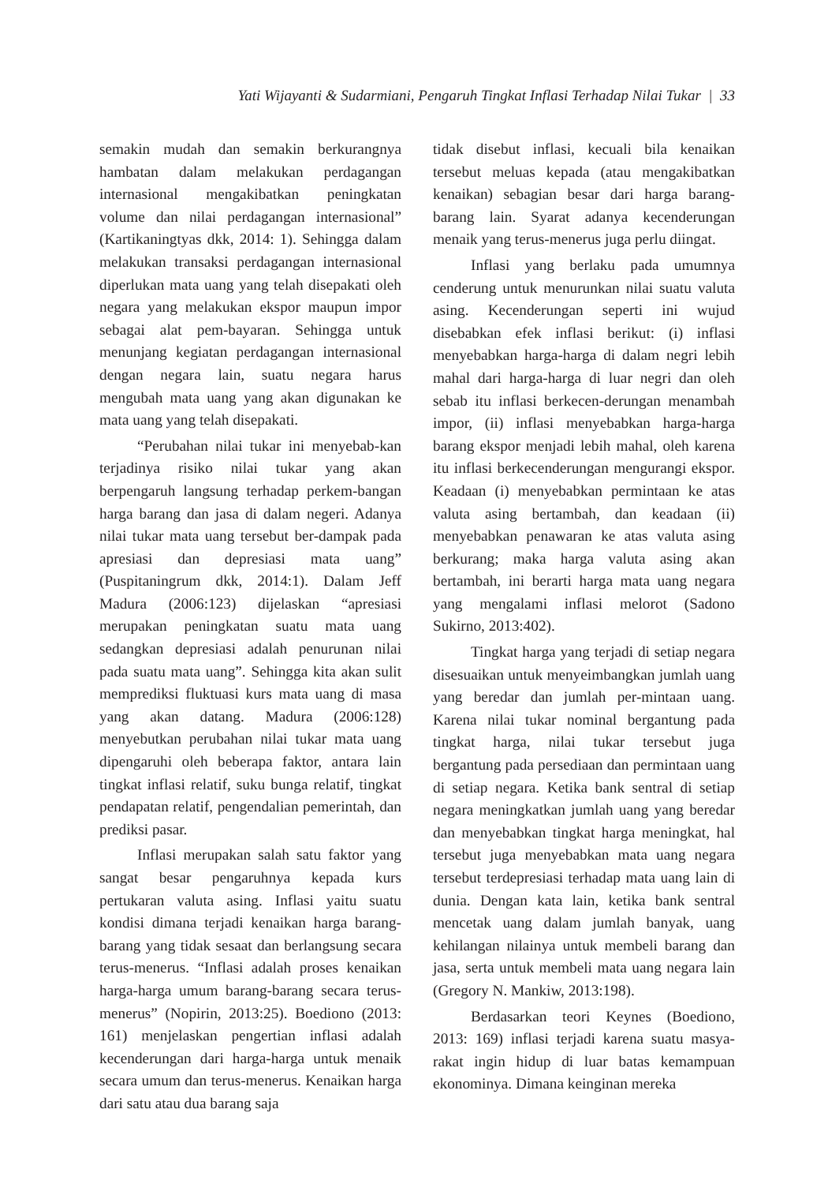Yati Wijayanti & Sudarmiani, Pengaruh Tingkat Inflasi Terhadap Nilai Tukar | 33
semakin mudah dan semakin berkurangnya hambatan dalam melakukan perdagangan internasional mengakibatkan peningkatan volume dan nilai perdagangan internasional” (Kartikaningtyas dkk, 2014: 1). Sehingga dalam melakukan transaksi perdagangan internasional diperlukan mata uang yang telah disepakati oleh negara yang melakukan ekspor maupun impor sebagai alat pem-bayaran. Sehingga untuk menunjang kegiatan perdagangan internasional dengan negara lain, suatu negara harus mengubah mata uang yang akan digunakan ke mata uang yang telah disepakati.
“Perubahan nilai tukar ini menyebab-kan terjadinya risiko nilai tukar yang akan berpengaruh langsung terhadap perkem-bangan harga barang dan jasa di dalam negeri. Adanya nilai tukar mata uang tersebut ber-dampak pada apresiasi dan depresiasi mata uang” (Puspitaningrum dkk, 2014:1). Dalam Jeff Madura (2006:123) dijelaskan “apresiasi merupakan peningkatan suatu mata uang sedangkan depresiasi adalah penurunan nilai pada suatu mata uang”. Sehingga kita akan sulit memprediksi fluktuasi kurs mata uang di masa yang akan datang. Madura (2006:128) menyebutkan perubahan nilai tukar mata uang dipengaruhi oleh beberapa faktor, antara lain tingkat inflasi relatif, suku bunga relatif, tingkat pendapatan relatif, pengendalian pemerintah, dan prediksi pasar.
Inflasi merupakan salah satu faktor yang sangat besar pengaruhnya kepada kurs pertukaran valuta asing. Inflasi yaitu suatu kondisi dimana terjadi kenaikan harga barang-barang yang tidak sesaat dan berlangsung secara terus-menerus. “Inflasi adalah proses kenaikan harga-harga umum barang-barang secara terus-menerus” (Nopirin, 2013:25). Boediono (2013: 161) menjelaskan pengertian inflasi adalah kecenderungan dari harga-harga untuk menaik secara umum dan terus-menerus. Kenaikan harga dari satu atau dua barang saja
tidak disebut inflasi, kecuali bila kenaikan tersebut meluas kepada (atau mengakibatkan kenaikan) sebagian besar dari harga barang-barang lain. Syarat adanya kecenderungan menaik yang terus-menerus juga perlu diingat.
Inflasi yang berlaku pada umumnya cenderung untuk menurunkan nilai suatu valuta asing. Kecenderungan seperti ini wujud disebabkan efek inflasi berikut: (i) inflasi menyebabkan harga-harga di dalam negri lebih mahal dari harga-harga di luar negri dan oleh sebab itu inflasi berkecen-derungan menambah impor, (ii) inflasi menyebabkan harga-harga barang ekspor menjadi lebih mahal, oleh karena itu inflasi berkecenderungan mengurangi ekspor. Keadaan (i) menyebabkan permintaan ke atas valuta asing bertambah, dan keadaan (ii) menyebabkan penawaran ke atas valuta asing berkurang; maka harga valuta asing akan bertambah, ini berarti harga mata uang negara yang mengalami inflasi melorot (Sadono Sukirno, 2013:402).
Tingkat harga yang terjadi di setiap negara disesuaikan untuk menyeimbangkan jumlah uang yang beredar dan jumlah per-mintaan uang. Karena nilai tukar nominal bergantung pada tingkat harga, nilai tukar tersebut juga bergantung pada persediaan dan permintaan uang di setiap negara. Ketika bank sentral di setiap negara meningkatkan jumlah uang yang beredar dan menyebabkan tingkat harga meningkat, hal tersebut juga menyebabkan mata uang negara tersebut terdepresiasi terhadap mata uang lain di dunia. Dengan kata lain, ketika bank sentral mencetak uang dalam jumlah banyak, uang kehilangan nilainya untuk membeli barang dan jasa, serta untuk membeli mata uang negara lain (Gregory N. Mankiw, 2013:198).
Berdasarkan teori Keynes (Boediono, 2013: 169) inflasi terjadi karena suatu masya-rakat ingin hidup di luar batas kemampuan ekonominya. Dimana keinginan mereka